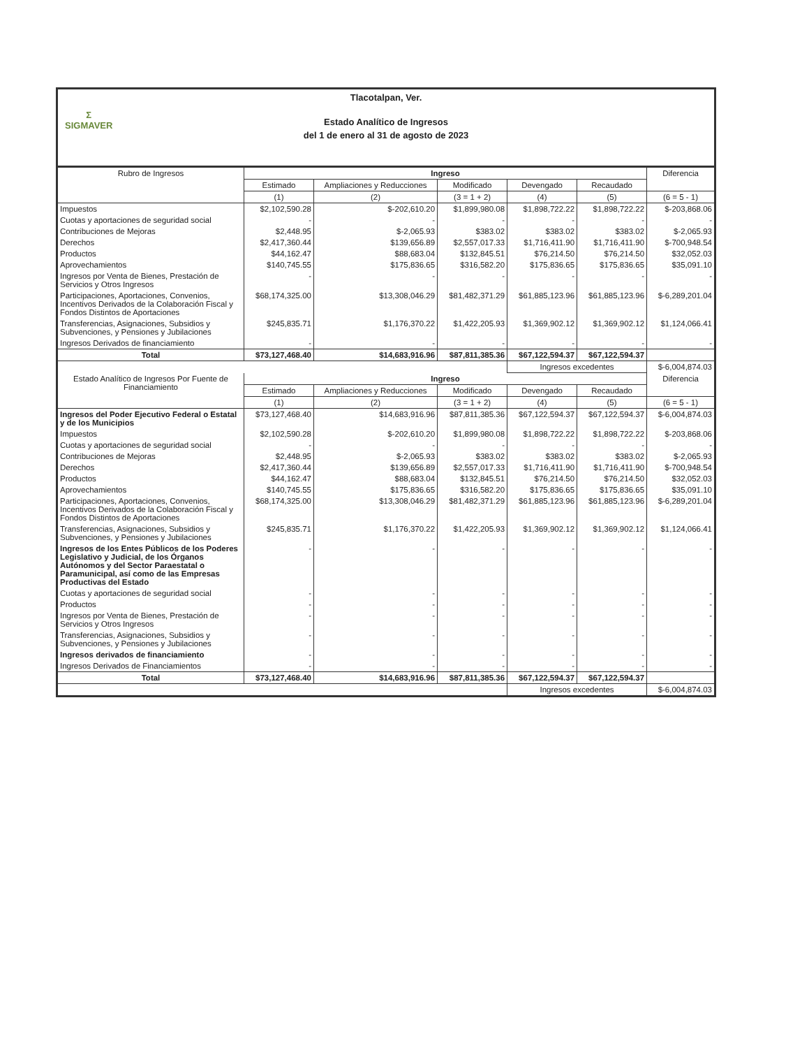Σ
SIGMAVER
Tlacotalpan, Ver.
Estado Analítico de Ingresos
del 1 de enero al 31 de agosto de 2023
| Rubro de Ingresos | Ingreso | | | | | Diferencia |
| --- | --- | --- | --- | --- | --- | --- |
| | Estimado | Ampliaciones y Reducciones | Modificado | Devengado | Recaudado | |
| | (1) | (2) | (3 = 1 + 2) | (4) | (5) | (6 = 5 - 1) |
| Impuestos | $2,102,590.28 | $-202,610.20 | $1,899,980.08 | $1,898,722.22 | $1,898,722.22 | $-203,868.06 |
| Cuotas y aportaciones de seguridad social | - | - | - | - | - | - |
| Contribuciones de Mejoras | $2,448.95 | $-2,065.93 | $383.02 | $383.02 | $383.02 | $-2,065.93 |
| Derechos | $2,417,360.44 | $139,656.89 | $2,557,017.33 | $1,716,411.90 | $1,716,411.90 | $-700,948.54 |
| Productos | $44,162.47 | $88,683.04 | $132,845.51 | $76,214.50 | $76,214.50 | $32,052.03 |
| Aprovechamientos | $140,745.55 | $175,836.65 | $316,582.20 | $175,836.65 | $175,836.65 | $35,091.10 |
| Ingresos por Venta de Bienes, Prestación de Servicios y Otros Ingresos | - | - | - | - | - | - |
| Participaciones, Aportaciones, Convenios, Incentivos Derivados de la Colaboración Fiscal y Fondos Distintos de Aportaciones | $68,174,325.00 | $13,308,046.29 | $81,482,371.29 | $61,885,123.96 | $61,885,123.96 | $-6,289,201.04 |
| Transferencias, Asignaciones, Subsidios y Subvenciones, y Pensiones y Jubilaciones | $245,835.71 | $1,176,370.22 | $1,422,205.93 | $1,369,902.12 | $1,369,902.12 | $1,124,066.41 |
| Ingresos Derivados de financiamiento | - | - | - | - | - | - |
| Total | $73,127,468.40 | $14,683,916.96 | $87,811,385.36 | $67,122,594.37 | $67,122,594.37 | |
| | | | | Ingresos excedentes | | $-6,004,874.03 |
| Estado Analítico de Ingresos Por Fuente de Financiamiento | Ingreso | | | | | Diferencia |
| | Estimado | Ampliaciones y Reducciones | Modificado | Devengado | Recaudado | |
| | (1) | (2) | (3 = 1 + 2) | (4) | (5) | (6 = 5 - 1) |
| Ingresos del Poder Ejecutivo Federal o Estatal y de los Municipios | $73,127,468.40 | $14,683,916.96 | $87,811,385.36 | $67,122,594.37 | $67,122,594.37 | $-6,004,874.03 |
| Impuestos | $2,102,590.28 | $-202,610.20 | $1,899,980.08 | $1,898,722.22 | $1,898,722.22 | $-203,868.06 |
| Cuotas y aportaciones de seguridad social | - | - | - | - | - | - |
| Contribuciones de Mejoras | $2,448.95 | $-2,065.93 | $383.02 | $383.02 | $383.02 | $-2,065.93 |
| Derechos | $2,417,360.44 | $139,656.89 | $2,557,017.33 | $1,716,411.90 | $1,716,411.90 | $-700,948.54 |
| Productos | $44,162.47 | $88,683.04 | $132,845.51 | $76,214.50 | $76,214.50 | $32,052.03 |
| Aprovechamientos | $140,745.55 | $175,836.65 | $316,582.20 | $175,836.65 | $175,836.65 | $35,091.10 |
| Participaciones, Aportaciones, Convenios, Incentivos Derivados de la Colaboración Fiscal y Fondos Distintos de Aportaciones | $68,174,325.00 | $13,308,046.29 | $81,482,371.29 | $61,885,123.96 | $61,885,123.96 | $-6,289,201.04 |
| Transferencias, Asignaciones, Subsidios y Subvenciones, y Pensiones y Jubilaciones | $245,835.71 | $1,176,370.22 | $1,422,205.93 | $1,369,902.12 | $1,369,902.12 | $1,124,066.41 |
| Ingresos de los Entes Públicos de los Poderes Legislativo y Judicial, de los Órganos Autónomos y del Sector Paraestatal o Paramunicipal, así como de las Empresas Productivas del Estado | - | - | - | - | - | - |
| Cuotas y aportaciones de seguridad social | - | - | - | - | - | - |
| Productos | - | - | - | - | - | - |
| Ingresos por Venta de Bienes, Prestación de Servicios y Otros Ingresos | - | - | - | - | - | - |
| Transferencias, Asignaciones, Subsidios y Subvenciones, y Pensiones y Jubilaciones | - | - | - | - | - | - |
| Ingresos derivados de financiamiento | - | - | - | - | - | - |
| Ingresos Derivados de Financiamientos | - | - | - | - | - | - |
| Total | $73,127,468.40 | $14,683,916.96 | $87,811,385.36 | $67,122,594.37 | $67,122,594.37 | |
| | | | | Ingresos excedentes | | $-6,004,874.03 |